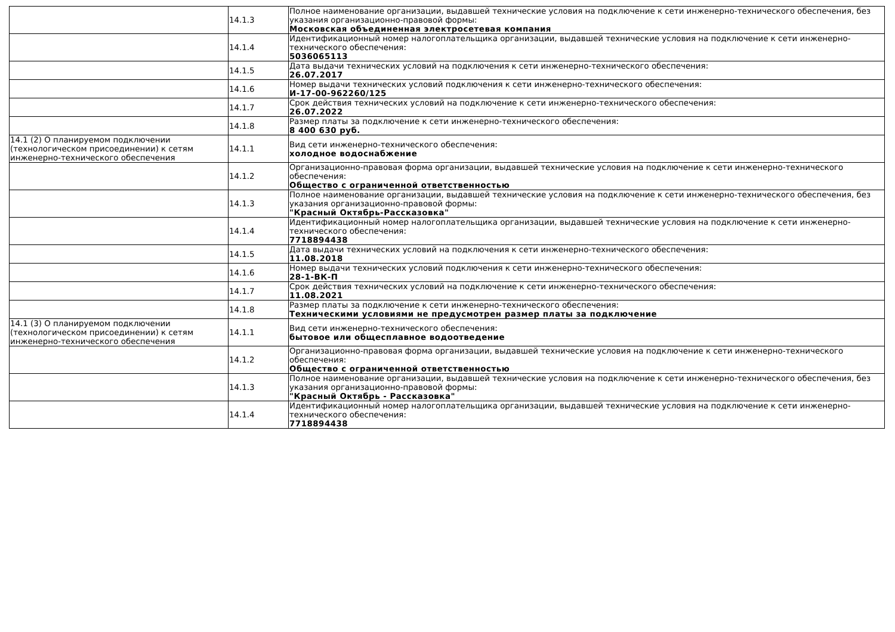| | 14.1.3 | Полное наименование организации, выдавшей технические условия на подключение к сети инженерно-технического обеспечения, без указания организационно-правовой формы: Московская объединенная электросетевая компания |
| | 14.1.4 | Идентификационный номер налогоплательщика организации, выдавшей технические условия на подключение к сети инженерно-технического обеспечения: 5036065113 |
| | 14.1.5 | Дата выдачи технических условий на подключения к сети инженерно-технического обеспечения: 26.07.2017 |
| | 14.1.6 | Номер выдачи технических условий подключения к сети инженерно-технического обеспечения: И-17-00-962260/125 |
| | 14.1.7 | Срок действия технических условий на подключение к сети инженерно-технического обеспечения: 26.07.2022 |
| | 14.1.8 | Размер платы за подключение к сети инженерно-технического обеспечения: 8 400 630 руб. |
| 14.1 (2) О планируемом подключении (технологическом присоединении) к сетям инженерно-технического обеспечения | 14.1.1 | Вид сети инженерно-технического обеспечения: холодное водоснабжение |
| | 14.1.2 | Организационно-правовая форма организации, выдавшей технические условия на подключение к сети инженерно-технического обеспечения: Общество с ограниченной ответственностью |
| | 14.1.3 | Полное наименование организации, выдавшей технические условия на подключение к сети инженерно-технического обеспечения, без указания организационно-правовой формы: "Красный Октябрь-Рассказовка" |
| | 14.1.4 | Идентификационный номер налогоплательщика организации, выдавшей технические условия на подключение к сети инженерно-технического обеспечения: 7718894438 |
| | 14.1.5 | Дата выдачи технических условий на подключения к сети инженерно-технического обеспечения: 11.08.2018 |
| | 14.1.6 | Номер выдачи технических условий подключения к сети инженерно-технического обеспечения: 28-1-ВК-П |
| | 14.1.7 | Срок действия технических условий на подключение к сети инженерно-технического обеспечения: 11.08.2021 |
| | 14.1.8 | Размер платы за подключение к сети инженерно-технического обеспечения: Техническими условиями не предусмотрен размер платы за подключение |
| 14.1 (3) О планируемом подключении (технологическом присоединении) к сетям инженерно-технического обеспечения | 14.1.1 | Вид сети инженерно-технического обеспечения: бытовое или общесплавное водоотведение |
| | 14.1.2 | Организационно-правовая форма организации, выдавшей технические условия на подключение к сети инженерно-технического обеспечения: Общество с ограниченной ответственностью |
| | 14.1.3 | Полное наименование организации, выдавшей технические условия на подключение к сети инженерно-технического обеспечения, без указания организационно-правовой формы: "Красный Октябрь - Рассказовка" |
| | 14.1.4 | Идентификационный номер налогоплательщика организации, выдавшей технические условия на подключение к сети инженерно-технического обеспечения: 7718894438 |